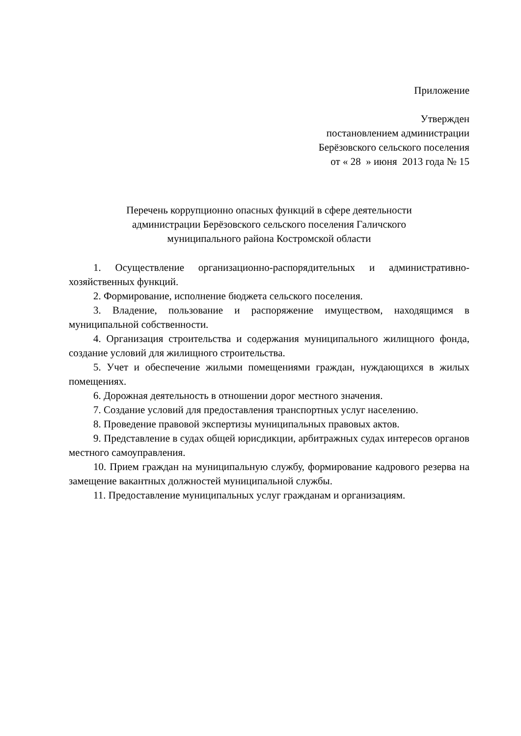Приложение
Утвержден
постановлением администрации
Берёзовского сельского поселения
от « 28 » июня 2013 года № 15
Перечень коррупционно опасных функций в сфере деятельности
администрации Берёзовского сельского поселения Галичского
муниципального района Костромской области
1. Осуществление организационно-распорядительных и административно-хозяйственных функций.
2. Формирование, исполнение бюджета сельского поселения.
3. Владение, пользование и распоряжение имуществом, находящимся в муниципальной собственности.
4. Организация строительства и содержания муниципального жилищного фонда, создание условий для жилищного строительства.
5. Учет и обеспечение жилыми помещениями граждан, нуждающихся в жилых помещениях.
6. Дорожная деятельность в отношении дорог местного значения.
7. Создание условий для предоставления транспортных услуг населению.
8. Проведение правовой экспертизы муниципальных правовых актов.
9. Представление в судах общей юрисдикции, арбитражных судах интересов органов местного самоуправления.
10. Прием граждан на муниципальную службу, формирование кадрового резерва на замещение вакантных должностей муниципальной службы.
11. Предоставление муниципальных услуг гражданам и организациям.